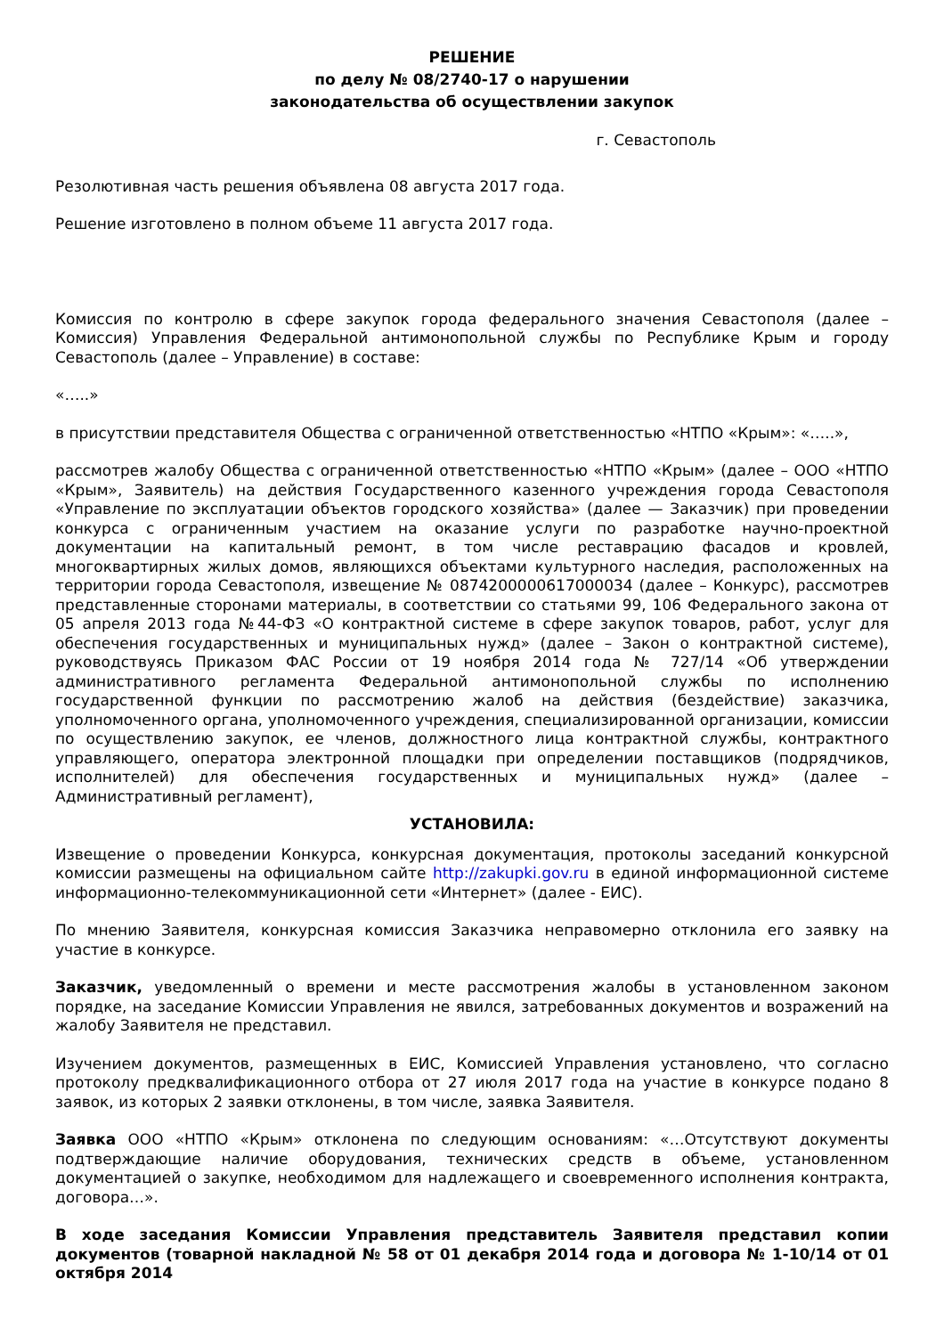РЕШЕНИЕ
по делу № 08/2740-17 о нарушении
законодательства об осуществлении закупок
г. Севастополь
Резолютивная часть решения объявлена 08 августа 2017 года.
Решение изготовлено в полном объеме 11 августа 2017 года.
Комиссия по контролю в сфере закупок города федерального значения Севастополя (далее – Комиссия) Управления Федеральной антимонопольной службы по Республике Крым и городу Севастополь (далее – Управление) в составе:
«…..»
в присутствии представителя Общества с ограниченной ответственностью «НТПО «Крым»: «…..»,
рассмотрев жалобу Общества с ограниченной ответственностью «НТПО «Крым» (далее – ООО «НТПО «Крым», Заявитель) на действия Государственного казенного учреждения города Севастополя «Управление по эксплуатации объектов городского хозяйства» (далее — Заказчик) при проведении конкурса с ограниченным участием на оказание услуги по разработке научно-проектной документации на капитальный ремонт, в том числе реставрацию фасадов и кровлей, многоквартирных жилых домов, являющихся объектами культурного наследия, расположенных на территории города Севастополя, извещение № 0874200000617000034 (далее – Конкурс), рассмотрев представленные сторонами материалы, в соответствии со статьями 99, 106 Федерального закона от 05 апреля 2013 года №44-ФЗ «О контрактной системе в сфере закупок товаров, работ, услуг для обеспечения государственных и муниципальных нужд» (далее – Закон о контрактной системе), руководствуясь Приказом ФАС России от 19 ноября 2014 года № 727/14 «Об утверждении административного регламента Федеральной антимонопольной службы по исполнению государственной функции по рассмотрению жалоб на действия (бездействие) заказчика, уполномоченного органа, уполномоченного учреждения, специализированной организации, комиссии по осуществлению закупок, ее членов, должностного лица контрактной службы, контрактного управляющего, оператора электронной площадки при определении поставщиков (подрядчиков, исполнителей) для обеспечения государственных и муниципальных нужд» (далее – Административный регламент),
УСТАНОВИЛА:
Извещение о проведении Конкурса, конкурсная документация, протоколы заседаний конкурсной комиссии размещены на официальном сайте http://zakupki.gov.ru в единой информационной системе информационно-телекоммуникационной сети «Интернет» (далее - ЕИС).
По мнению Заявителя, конкурсная комиссия Заказчика неправомерно отклонила его заявку на участие в конкурсе.
Заказчик, уведомленный о времени и месте рассмотрения жалобы в установленном законом порядке, на заседание Комиссии Управления не явился, затребованных документов и возражений на жалобу Заявителя не представил.
Изучением документов, размещенных в ЕИС, Комиссией Управления установлено, что согласно протоколу предквалификационного отбора от 27 июля 2017 года на участие в конкурсе подано 8 заявок, из которых 2 заявки отклонены, в том числе, заявка Заявителя.
Заявка ООО «НТПО «Крым» отклонена по следующим основаниям: «…Отсутствуют документы подтверждающие наличие оборудования, технических средств в объеме, установленном документацией о закупке, необходимом для надлежащего и своевременного исполнения контракта, договора…».
В ходе заседания Комиссии Управления представитель Заявителя представил копии документов (товарной накладной № 58 от 01 декабря 2014 года и договора № 1-10/14 от 01 октября 2014